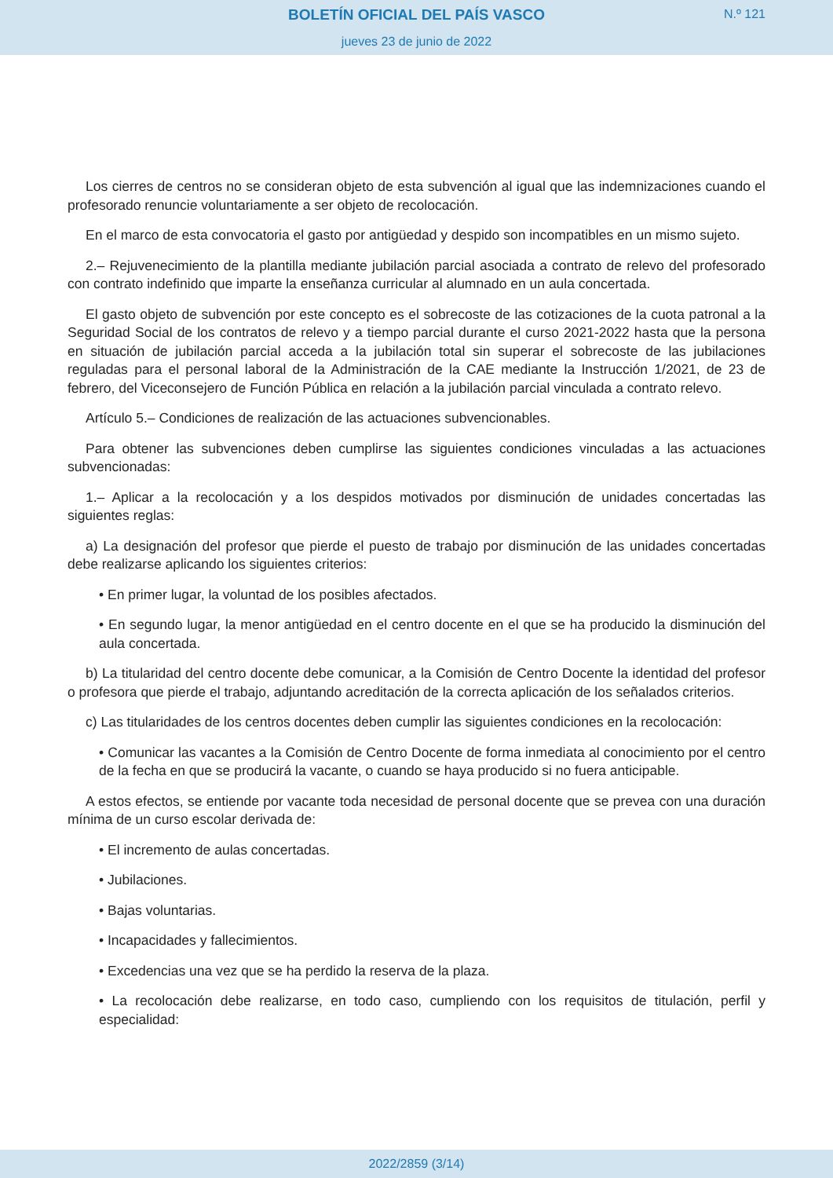BOLETÍN OFICIAL DEL PAÍS VASCO N.º 121
jueves 23 de junio de 2022
Los cierres de centros no se consideran objeto de esta subvención al igual que las indemnizaciones cuando el profesorado renuncie voluntariamente a ser objeto de recolocación.
En el marco de esta convocatoria el gasto por antigüedad y despido son incompatibles en un mismo sujeto.
2.– Rejuvenecimiento de la plantilla mediante jubilación parcial asociada a contrato de relevo del profesorado con contrato indefinido que imparte la enseñanza curricular al alumnado en un aula concertada.
El gasto objeto de subvención por este concepto es el sobrecoste de las cotizaciones de la cuota patronal a la Seguridad Social de los contratos de relevo y a tiempo parcial durante el curso 2021-2022 hasta que la persona en situación de jubilación parcial acceda a la jubilación total sin superar el sobrecoste de las jubilaciones reguladas para el personal laboral de la Administración de la CAE mediante la Instrucción 1/2021, de 23 de febrero, del Viceconsejero de Función Pública en relación a la jubilación parcial vinculada a contrato relevo.
Artículo 5.– Condiciones de realización de las actuaciones subvencionables.
Para obtener las subvenciones deben cumplirse las siguientes condiciones vinculadas a las actuaciones subvencionadas:
1.– Aplicar a la recolocación y a los despidos motivados por disminución de unidades concertadas las siguientes reglas:
a) La designación del profesor que pierde el puesto de trabajo por disminución de las unidades concertadas debe realizarse aplicando los siguientes criterios:
• En primer lugar, la voluntad de los posibles afectados.
• En segundo lugar, la menor antigüedad en el centro docente en el que se ha producido la disminución del aula concertada.
b) La titularidad del centro docente debe comunicar, a la Comisión de Centro Docente la identidad del profesor o profesora que pierde el trabajo, adjuntando acreditación de la correcta aplicación de los señalados criterios.
c) Las titularidades de los centros docentes deben cumplir las siguientes condiciones en la recolocación:
• Comunicar las vacantes a la Comisión de Centro Docente de forma inmediata al conocimiento por el centro de la fecha en que se producirá la vacante, o cuando se haya producido si no fuera anticipable.
A estos efectos, se entiende por vacante toda necesidad de personal docente que se prevea con una duración mínima de un curso escolar derivada de:
• El incremento de aulas concertadas.
• Jubilaciones.
• Bajas voluntarias.
• Incapacidades y fallecimientos.
• Excedencias una vez que se ha perdido la reserva de la plaza.
• La recolocación debe realizarse, en todo caso, cumpliendo con los requisitos de titulación, perfil y especialidad:
2022/2859 (3/14)